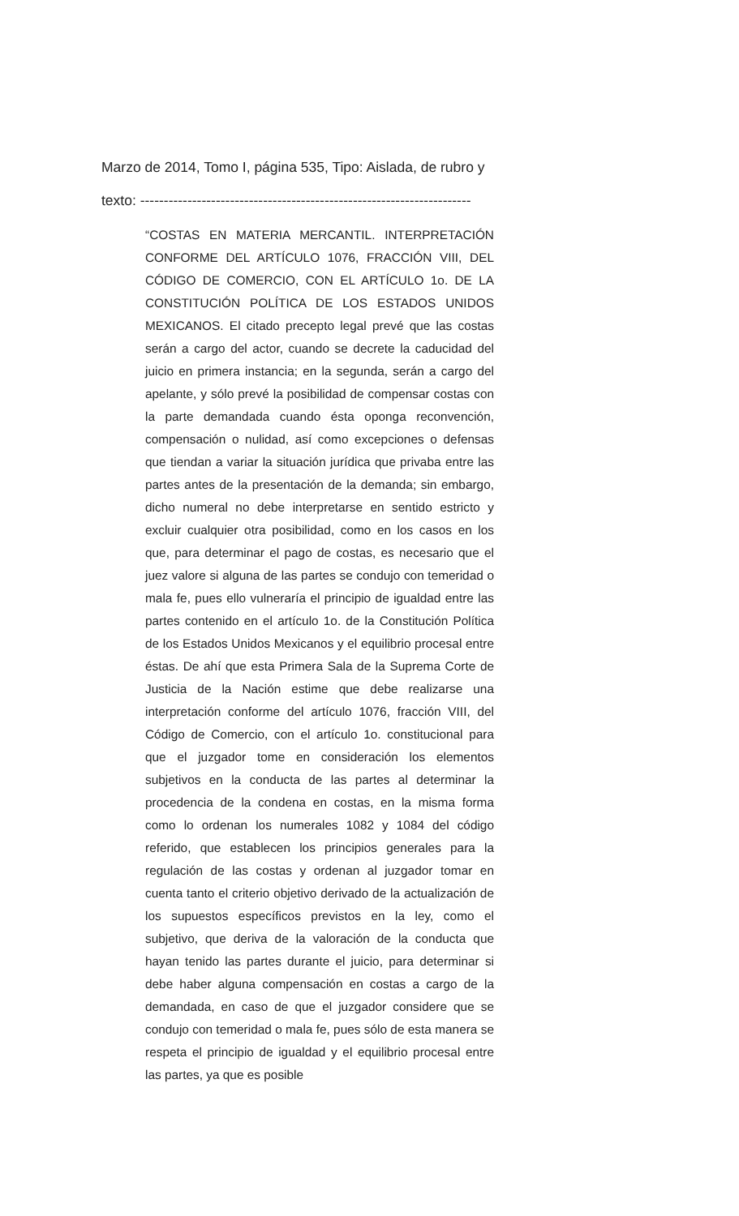Marzo de 2014, Tomo I, página 535, Tipo: Aislada, de rubro y texto: ----------------------------------------------------------------------
“COSTAS EN MATERIA MERCANTIL. INTERPRETACIÓN CONFORME DEL ARTÍCULO 1076, FRACCIÓN VIII, DEL CÓDIGO DE COMERCIO, CON EL ARTÍCULO 1o. DE LA CONSTITUCIÓN POLÍTICA DE LOS ESTADOS UNIDOS MEXICANOS. El citado precepto legal prevé que las costas serán a cargo del actor, cuando se decrete la caducidad del juicio en primera instancia; en la segunda, serán a cargo del apelante, y sólo prevé la posibilidad de compensar costas con la parte demandada cuando ésta oponga reconvención, compensación o nulidad, así como excepciones o defensas que tiendan a variar la situación jurídica que privaba entre las partes antes de la presentación de la demanda; sin embargo, dicho numeral no debe interpretarse en sentido estricto y excluir cualquier otra posibilidad, como en los casos en los que, para determinar el pago de costas, es necesario que el juez valore si alguna de las partes se condujo con temeridad o mala fe, pues ello vulneraría el principio de igualdad entre las partes contenido en el artículo 1o. de la Constitución Política de los Estados Unidos Mexicanos y el equilibrio procesal entre éstas. De ahí que esta Primera Sala de la Suprema Corte de Justicia de la Nación estime que debe realizarse una interpretación conforme del artículo 1076, fracción VIII, del Código de Comercio, con el artículo 1o. constitucional para que el juzgador tome en consideración los elementos subjetivos en la conducta de las partes al determinar la procedencia de la condena en costas, en la misma forma como lo ordenan los numerales 1082 y 1084 del código referido, que establecen los principios generales para la regulación de las costas y ordenan al juzgador tomar en cuenta tanto el criterio objetivo derivado de la actualización de los supuestos específicos previstos en la ley, como el subjetivo, que deriva de la valoración de la conducta que hayan tenido las partes durante el juicio, para determinar si debe haber alguna compensación en costas a cargo de la demandada, en caso de que el juzgador considere que se condujo con temeridad o mala fe, pues sólo de esta manera se respeta el principio de igualdad y el equilibrio procesal entre las partes, ya que es posible